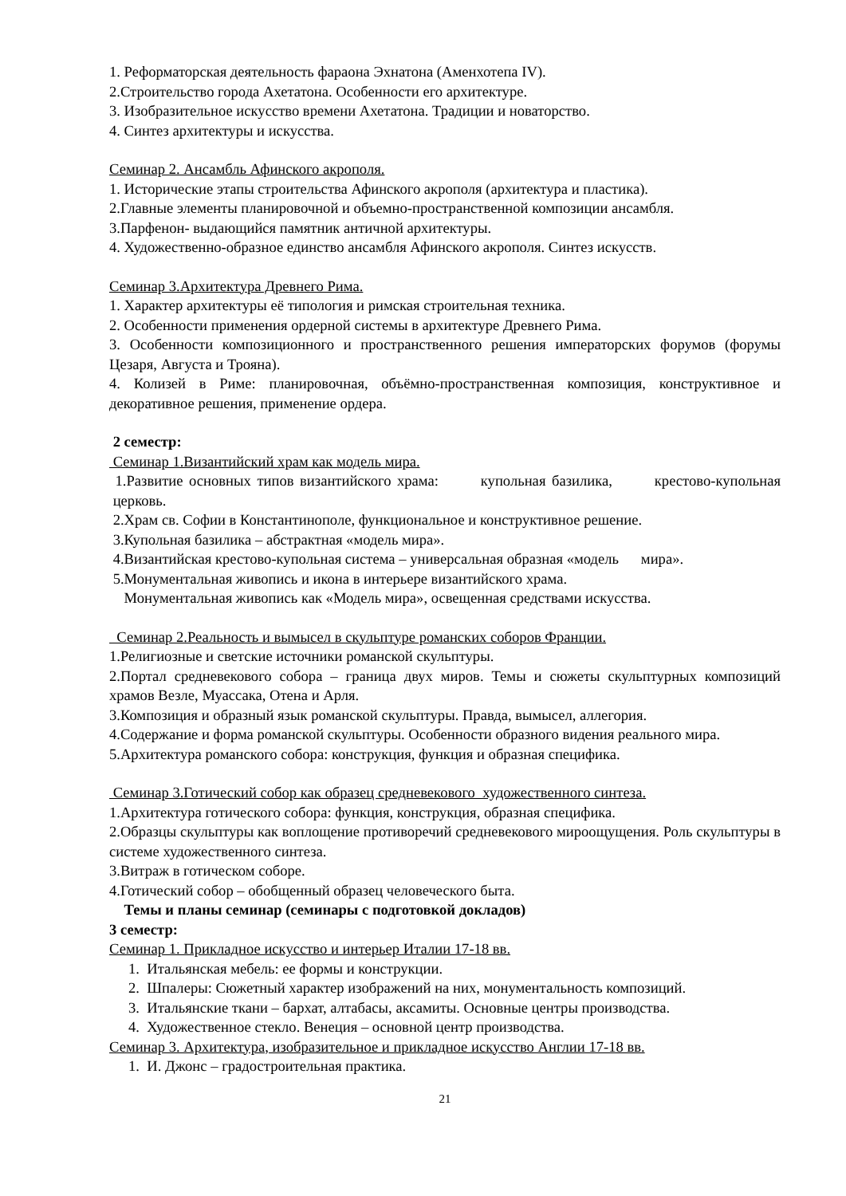1. Реформаторская деятельность фараона Эхнатона (Аменхотепа IV).
2.Строительство города Ахетатона. Особенности его архитектуре.
3. Изобразительное искусство времени Ахетатона. Традиции и новаторство.
4. Синтез архитектуры и искусства.
Семинар 2. Ансамбль Афинского акрополя.
1. Исторические этапы строительства Афинского акрополя (архитектура и пластика).
2.Главные элементы планировочной и объемно-пространственной композиции ансамбля.
3.Парфенон- выдающийся памятник античной архитектуры.
4. Художественно-образное единство ансамбля Афинского акрополя. Синтез искусств.
Семинар 3.Архитектура Древнего Рима.
1. Характер архитектуры её типология и римская строительная техника.
2. Особенности применения ордерной системы в архитектуре Древнего Рима.
3. Особенности композиционного и пространственного решения императорских форумов (форумы Цезаря, Августа и Трояна).
4. Колизей в Риме: планировочная, объёмно-пространственная композиция, конструктивное и декоративное решения, применение ордера.
2 семестр:
Семинар 1.Византийский храм как модель мира.
1.Развитие основных типов византийского храма: купольная базилика, крестово-купольная церковь.
2.Храм св. Софии в Константинополе, функциональное и конструктивное решение.
3.Купольная базилика – абстрактная «модель мира».
4.Византийская крестово-купольная система – универсальная образная «модель мира».
5.Монументальная живопись и икона в интерьере византийского храма.
Монументальная живопись как «Модель мира», освещенная средствами искусства.
Семинар 2.Реальность и вымысел в скульптуре романских соборов Франции.
1.Религиозные и светские источники романской скульптуры.
2.Портал средневекового собора – граница двух миров. Темы и сюжеты скульптурных композиций храмов Везле, Муассака, Отена и Арля.
3.Композиция и образный язык романской скульптуры. Правда, вымысел, аллегория.
4.Содержание и форма романской скульптуры. Особенности образного видения реального мира.
5.Архитектура романского собора: конструкция, функция и образная специфика.
Семинар 3.Готический собор как образец средневекового художественного синтеза.
1.Архитектура готического собора: функция, конструкция, образная специфика.
2.Образцы скульптуры как воплощение противоречий средневекового мироощущения. Роль скульптуры в системе художественного синтеза.
3.Витраж в готическом соборе.
4.Готический собор – обобщенный образец человеческого быта.
Темы и планы семинар (семинары с подготовкой докладов)
3 семестр:
Семинар 1. Прикладное искусство и интерьер Италии 17-18 вв.
1. Итальянская мебель: ее формы и конструкции.
2. Шпалеры: Сюжетный характер изображений на них, монументальность композиций.
3. Итальянские ткани – бархат, алтабасы, аксамиты. Основные центры производства.
4. Художественное стекло. Венеция – основной центр производства.
Семинар 3. Архитектура, изобразительное и прикладное искусство Англии 17-18 вв.
1. И. Джонс – градостроительная практика.
21